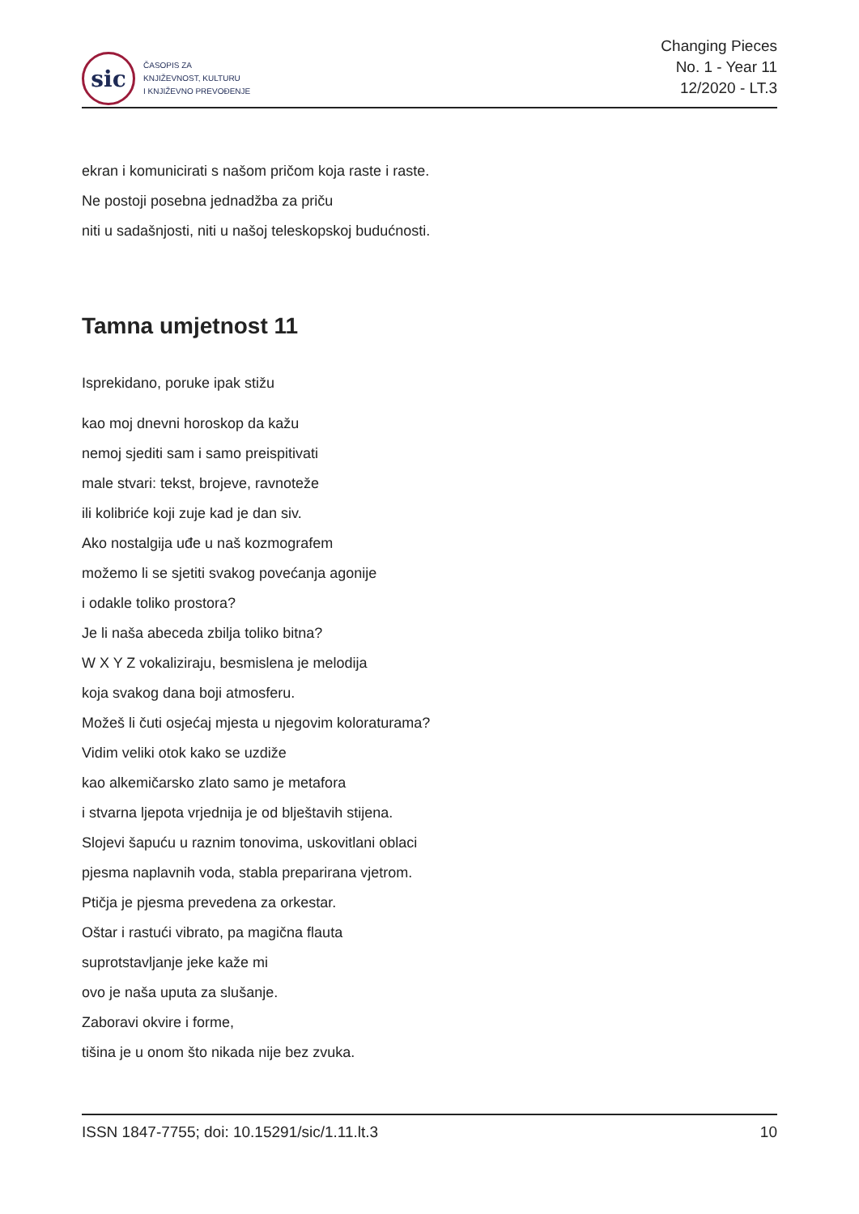sic
ČASOPIS ZA
KNJIŽEVNOST, KULTURU
I KNJIŽEVNO PREVOĐENJE
Changing Pieces
No. 1 - Year 11
12/2020 - LT.3
ekran i komunicirati s našom pričom koja raste i raste.
Ne postoji posebna jednadžba za priču
niti u sadašnjosti, niti u našoj teleskopskoj budućnosti.
Tamna umjetnost 11
Isprekidano, poruke ipak stižu
kao moj dnevni horoskop da kažu
nemoj sjediti sam i samo preispitivati
male stvari: tekst, brojeve, ravnoteže
ili kolibriće koji zuje kad je dan siv.
Ako nostalgija uđe u naš kozmografem
možemo li se sjetiti svakog povećanja agonije
i odakle toliko prostora?
Je li naša abeceda zbilja toliko bitna?
W X Y Z vokaliziraju, besmislena je melodija
koja svakog dana boji atmosferu.
Možeš li čuti osjećaj mjesta u njegovim koloraturama?
Vidim veliki otok kako se uzdiže
kao alkemičarsko zlato samo je metafora
i stvarna ljepota vrjednija je od blještavih stijena.
Slojevi šapuću u raznim tonovima, uskovitlani oblaci
pjesma naplavnih voda, stabla preparirana vjetrom.
Ptičja je pjesma prevedena za orkestar.
Oštar i rastući vibrato, pa magična flauta
suprotstavljanje jeke kaže mi
ovo je naša uputa za slušanje.
Zaboravi okvire i forme,
tišina je u onom što nikada nije bez zvuka.
ISSN 1847-7755; doi: 10.15291/sic/1.11.lt.3 10